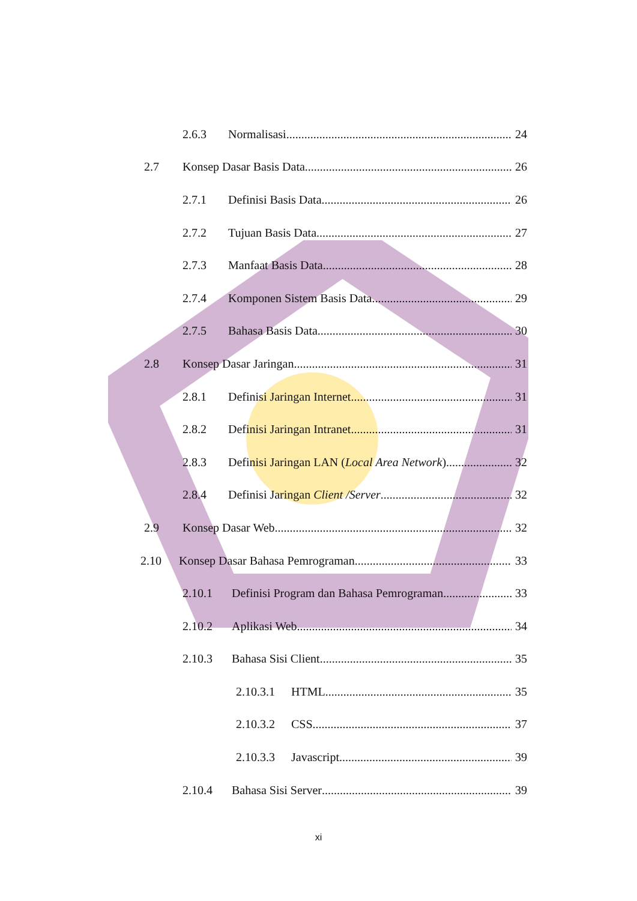2.6.3 Normalisasi 24
2.7 Konsep Dasar Basis Data 26
2.7.1 Definisi Basis Data 26
2.7.2 Tujuan Basis Data 27
2.7.3 Manfaat Basis Data 28
2.7.4 Komponen Sistem Basis Data 29
2.7.5 Bahasa Basis Data 30
2.8 Konsep Dasar Jaringan 31
2.8.1 Definisi Jaringan Internet 31
2.8.2 Definisi Jaringan Intranet 31
2.8.3 Definisi Jaringan LAN (Local Area Network) 32
2.8.4 Definisi Jaringan Client /Server 32
2.9 Konsep Dasar Web 32
2.10 Konsep Dasar Bahasa Pemrograman 33
2.10.1 Definisi Program dan Bahasa Pemrograman 33
2.10.2 Aplikasi Web 34
2.10.3 Bahasa Sisi Client 35
2.10.3.1 HTML 35
2.10.3.2 CSS 37
2.10.3.3 Javascript 39
2.10.4 Bahasa Sisi Server 39
xi